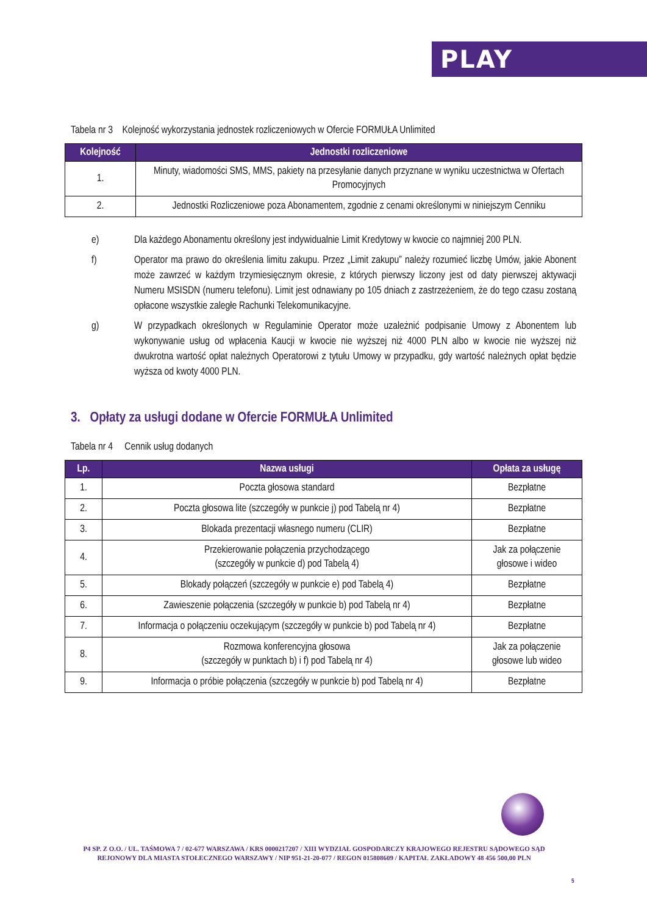PLAY
Tabela nr 3 Kolejność wykorzystania jednostek rozliczeniowych w Ofercie FORMUŁA Unlimited
| Kolejność | Jednostki rozliczeniowe |
| --- | --- |
| 1. | Minuty, wiadomości SMS, MMS, pakiety na przesyłanie danych przyznane w wyniku uczestnictwa w Ofertach Promocyjnych |
| 2. | Jednostki Rozliczeniowe poza Abonamentem, zgodnie z cenami określonymi w niniejszym Cenniku |
e) Dla każdego Abonamentu określony jest indywidualnie Limit Kredytowy w kwocie co najmniej 200 PLN.
f) Operator ma prawo do określenia limitu zakupu. Przez „Limit zakupu” należy rozumieć liczbę Umów, jakie Abonent może zawrzeć w każdym trzymiesięcznym okresie, z których pierwszy liczony jest od daty pierwszej aktywacji Numeru MSISDN (numeru telefonu). Limit jest odnawiany po 105 dniach z zastrzeżeniem, że do tego czasu zostaną opłacone wszystkie zaległe Rachunki Telekomunikacyjne.
g) W przypadkach określonych w Regulaminie Operator może uzależnić podpisanie Umowy z Abonentem lub wykonywanie usług od wpłacenia Kaucji w kwocie nie wyższej niż 4000 PLN albo w kwocie nie wyższej niż dwukrotna wartość opłat należnych Operatorowi z tytułu Umowy w przypadku, gdy wartość należnych opłat będzie wyższa od kwoty 4000 PLN.
3. Opłaty za usługi dodane w Ofercie FORMUŁA Unlimited
Tabela nr 4 Cennik usług dodanych
| Lp. | Nazwa usługi | Opłata za usługę |
| --- | --- | --- |
| 1. | Poczta głosowa standard | Bezpłatne |
| 2. | Poczta głosowa lite (szczegóły w punkcie j) pod Tabelą nr 4) | Bezpłatne |
| 3. | Blokada prezentacji własnego numeru (CLIR) | Bezpłatne |
| 4. | Przekierowanie połączenia przychodzącego (szczegóły w punkcie d) pod Tabelą 4) | Jak za połączenie głosowe i wideo |
| 5. | Blokady połączeń (szczegóły w punkcie e) pod Tabelą 4) | Bezpłatne |
| 6. | Zawieszenie połączenia (szczegóły w punkcie b) pod Tabelą nr 4) | Bezpłatne |
| 7. | Informacja o połączeniu oczekującym (szczegóły w punkcie b) pod Tabelą nr 4) | Bezpłatne |
| 8. | Rozmowa konferencyjna głosowa (szczegóły w punktach b) i f) pod Tabelą nr 4) | Jak za połączenie głosowe lub wideo |
| 9. | Informacja o próbie połączenia (szczegóły w punkcie b) pod Tabelą nr 4) | Bezpłatne |
P4 SP. Z O.O. / UL. TAŚMOWA 7 / 02-677 WARSZAWA / KRS 0000217207 / XIII WYDZIAŁ GOSPODARCZY KRAJOWEGO REJESTRU SĄDOWEGO SĄD REJONOWY DLA MIASTA STOŁECZNEGO WARSZAWY / NIP 951-21-20-077 / REGON 015808609 / KAPITAŁ ZAKŁADOWY 48 456 500,00 PLN
5